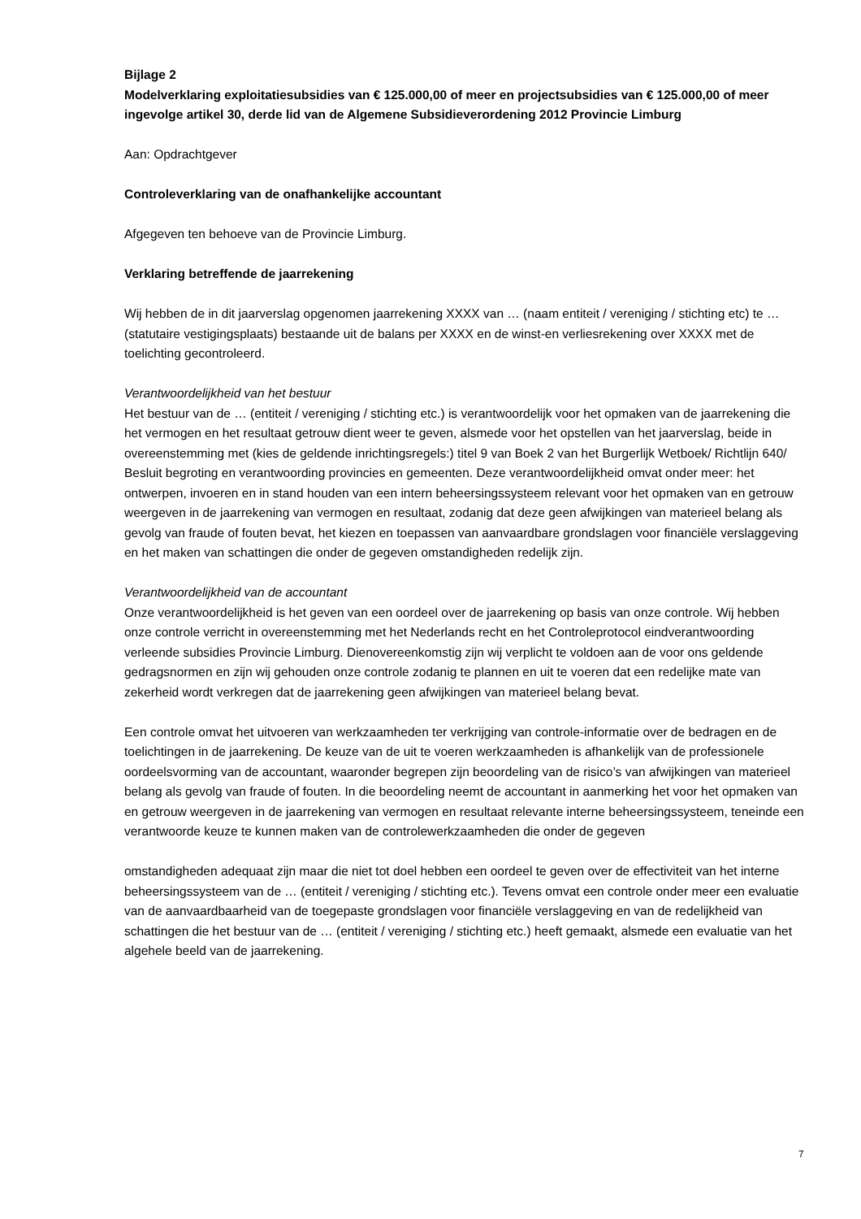Bijlage 2
Modelverklaring exploitatiesubsidies van € 125.000,00 of meer en projectsubsidies van € 125.000,00 of meer ingevolge artikel 30, derde lid van de Algemene Subsidieverordening 2012 Provincie Limburg
Aan: Opdrachtgever
Controleverklaring van de onafhankelijke accountant
Afgegeven ten behoeve van de Provincie Limburg.
Verklaring betreffende de jaarrekening
Wij hebben de in dit jaarverslag opgenomen jaarrekening XXXX van … (naam entiteit / vereniging / stichting etc) te … (statutaire vestigingsplaats) bestaande uit de balans per XXXX en de winst-en verliesrekening over XXXX met de toelichting gecontroleerd.
Verantwoordelijkheid van het bestuur
Het bestuur van de … (entiteit / vereniging / stichting etc.) is verantwoordelijk voor het opmaken van de jaarrekening die het vermogen en het resultaat getrouw dient weer te geven, alsmede voor het opstellen van het jaarverslag, beide in overeenstemming met (kies de geldende inrichtingsregels:) titel 9 van Boek 2 van het Burgerlijk Wetboek/ Richtlijn 640/ Besluit begroting en verantwoording provincies en gemeenten. Deze verantwoordelijkheid omvat onder meer: het ontwerpen, invoeren en in stand houden van een intern beheersingssysteem relevant voor het opmaken van en getrouw weergeven in de jaarrekening van vermogen en resultaat, zodanig dat deze geen afwijkingen van materieel belang als gevolg van fraude of fouten bevat, het kiezen en toepassen van aanvaardbare grondslagen voor financiële verslaggeving en het maken van schattingen die onder de gegeven omstandigheden redelijk zijn.
Verantwoordelijkheid van de accountant
Onze verantwoordelijkheid is het geven van een oordeel over de jaarrekening op basis van onze controle. Wij hebben onze controle verricht in overeenstemming met het Nederlands recht en het Controleprotocol eindverantwoording verleende subsidies Provincie Limburg. Dienovereenkomstig zijn wij verplicht te voldoen aan de voor ons geldende gedragsnormen en zijn wij gehouden onze controle zodanig te plannen en uit te voeren dat een redelijke mate van zekerheid wordt verkregen dat de jaarrekening geen afwijkingen van materieel belang bevat.
Een controle omvat het uitvoeren van werkzaamheden ter verkrijging van controle-informatie over de bedragen en de toelichtingen in de jaarrekening. De keuze van de uit te voeren werkzaamheden is afhankelijk van de professionele oordeelsvorming van de accountant, waaronder begrepen zijn beoordeling van de risico’s van afwijkingen van materieel belang als gevolg van fraude of fouten. In die beoordeling neemt de accountant in aanmerking het voor het opmaken van en getrouw weergeven in de jaarrekening van vermogen en resultaat relevante interne beheersingssysteem, teneinde een verantwoorde keuze te kunnen maken van de controlewerkzaamheden die onder de gegeven
omstandigheden adequaat zijn maar die niet tot doel hebben een oordeel te geven over de effectiviteit van het interne beheersingssysteem van de … (entiteit / vereniging / stichting etc.). Tevens omvat een controle onder meer een evaluatie van de aanvaardbaarheid van de toegepaste grondslagen voor financiële verslaggeving en van de redelijkheid van schattingen die het bestuur van de … (entiteit / vereniging / stichting etc.) heeft gemaakt, alsmede een evaluatie van het algehele beeld van de jaarrekening.
7